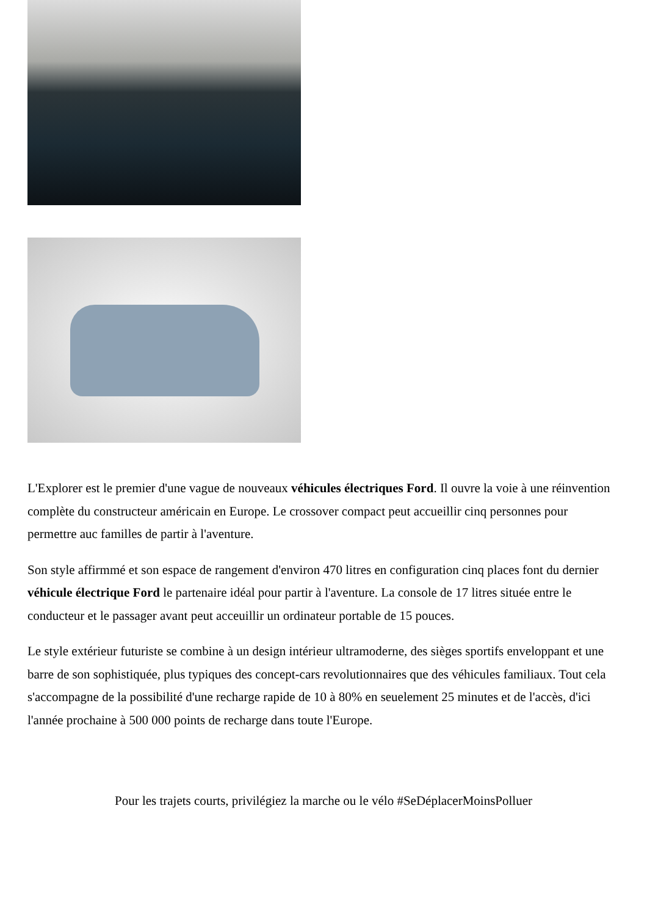L'Explorer est le premier d'une vague de nouveaux véhicules électriques Ford. Il ouvre la voie à une réinvention complète du constructeur américain en Europe. Le crossover compact peut accueillir cinq personnes pour permettre auc familles de partir à l'aventure.
Son style affirmmé et son espace de rangement d'environ 470 litres en configuration cinq places font du dernier véhicule électrique Ford le partenaire idéal pour partir à l'aventure. La console de 17 litres située entre le conducteur et le passager avant peut acceuillir un ordinateur portable de 15 pouces.
Le style extérieur futuriste se combine à un design intérieur ultramoderne, des sièges sportifs enveloppant et une barre de son sophistiquée, plus typiques des concept-cars revolutionnaires que des véhicules familiaux. Tout cela s'accompagne de la possibilité d'une recharge rapide de 10 à 80% en seuelement 25 minutes et de l'accès, d'ici l'année prochaine à 500 000 points de recharge dans toute l'Europe.
Pour les trajets courts, privilégiez la marche ou le vélo #SeDéplacerMoinsPolluer